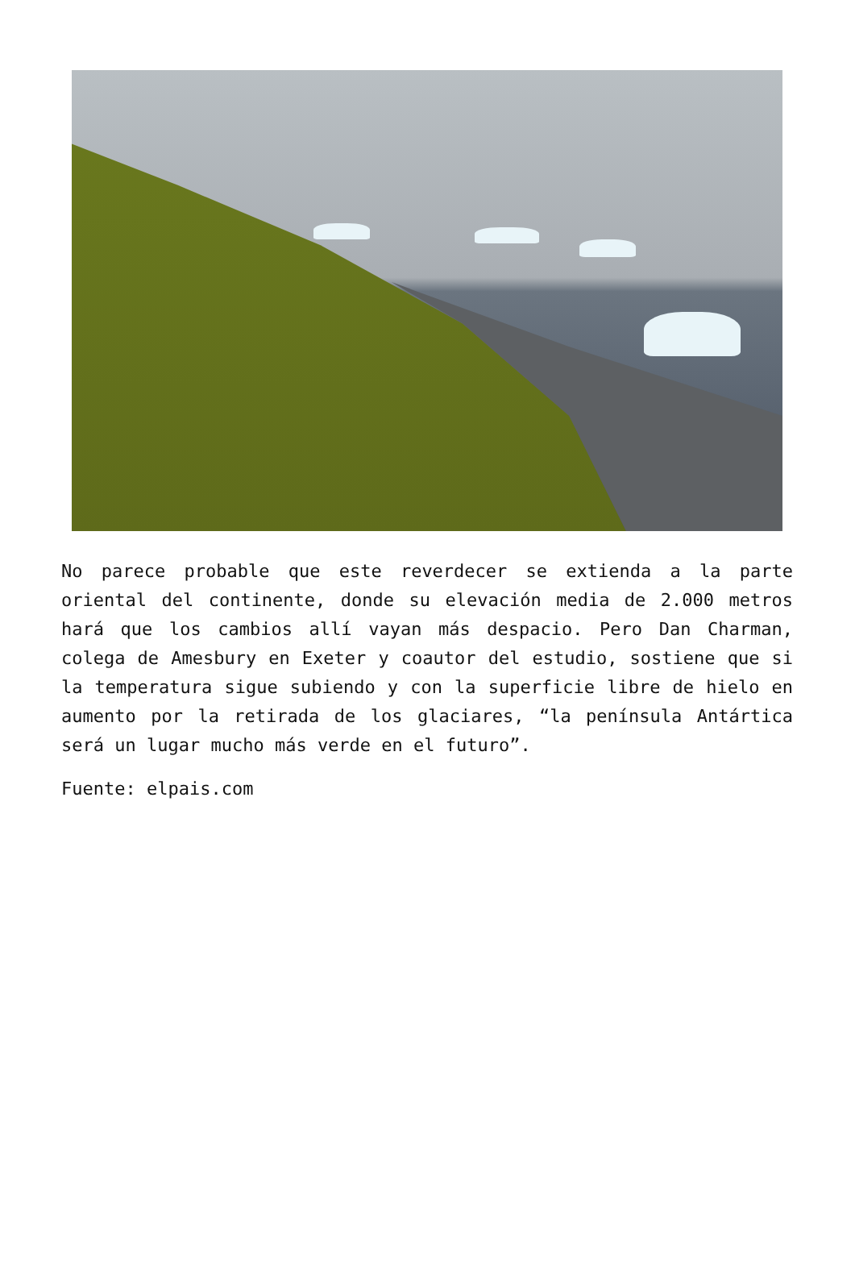No parece probable que este reverdecer se extienda a la parte oriental del continente, donde su elevación media de 2.000 metros hará que los cambios allí vayan más despacio. Pero Dan Charman, colega de Amesbury en Exeter y coautor del estudio, sostiene que si la temperatura sigue subiendo y con la superficie libre de hielo en aumento por la retirada de los glaciares, “la península Antártica será un lugar mucho más verde en el futuro”.
Fuente: elpais.com